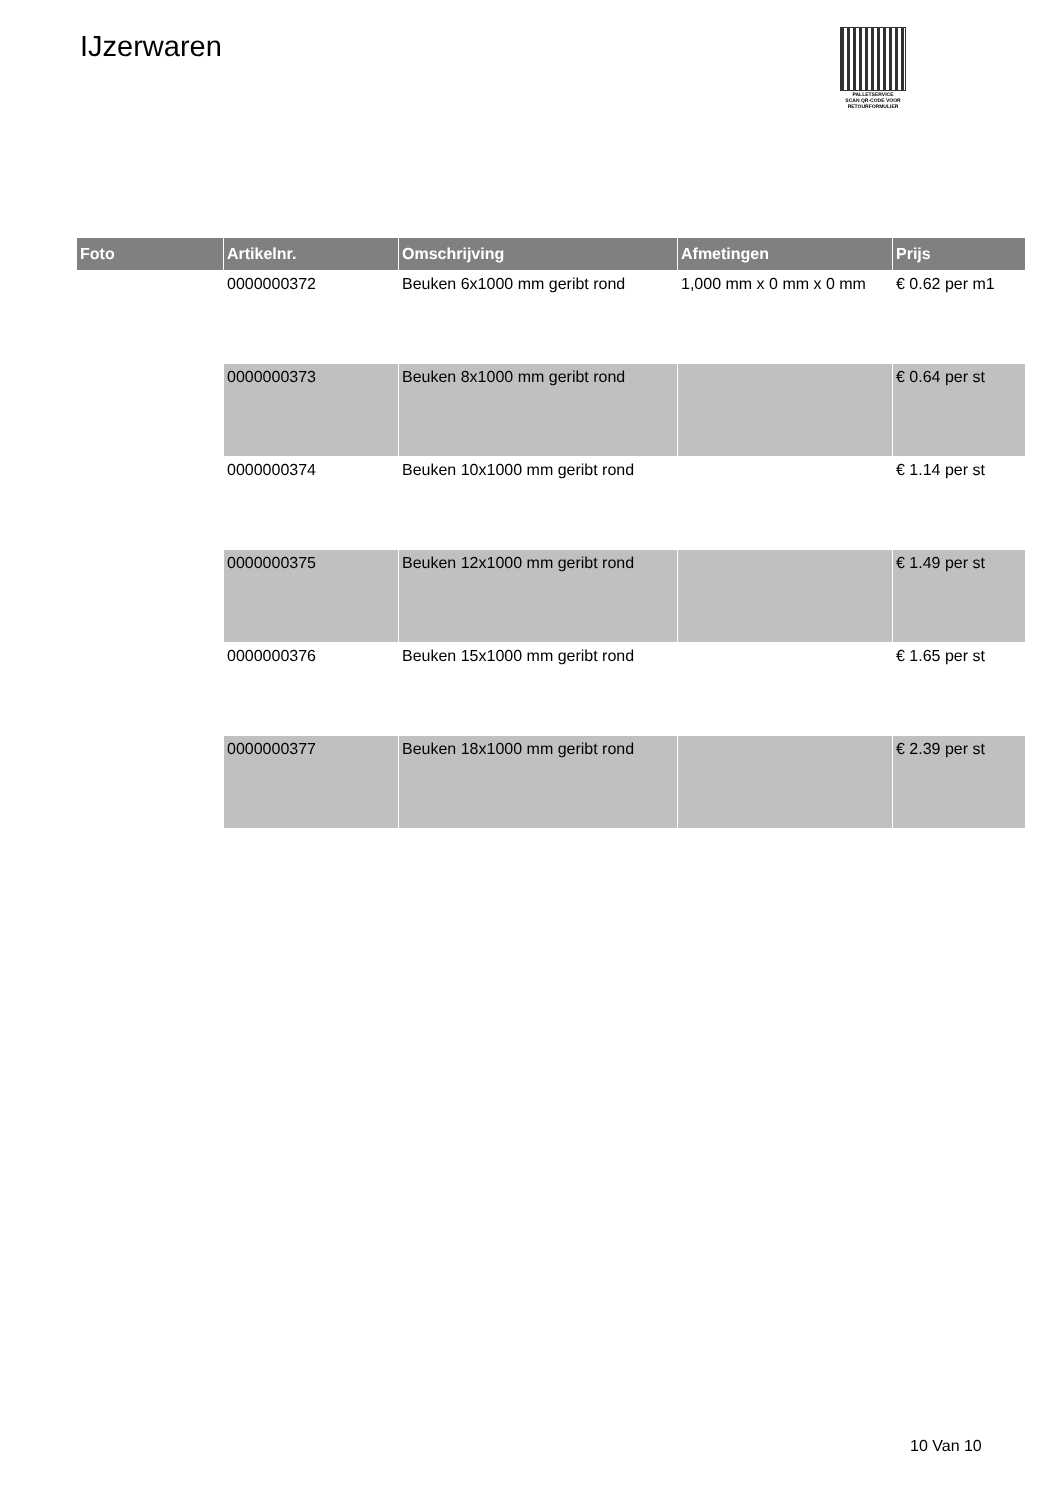IJzerwaren
PALLETSERVICE
SCAN QR-CODE VOOR
RETOURFORMULIER
| Foto | Artikelnr. | Omschrijving | Afmetingen | Prijs |
| --- | --- | --- | --- | --- |
| | 0000000372 | Beuken 6x1000 mm geribt rond | 1,000 mm x 0 mm x 0 mm | € 0.62 per m1 |
| | 0000000373 | Beuken 8x1000 mm geribt rond | | € 0.64 per st |
| | 0000000374 | Beuken 10x1000 mm geribt rond | | € 1.14 per st |
| | 0000000375 | Beuken 12x1000 mm geribt rond | | € 1.49 per st |
| | 0000000376 | Beuken 15x1000 mm geribt rond | | € 1.65 per st |
| | 0000000377 | Beuken 18x1000 mm geribt rond | | € 2.39 per st |
10 Van 10